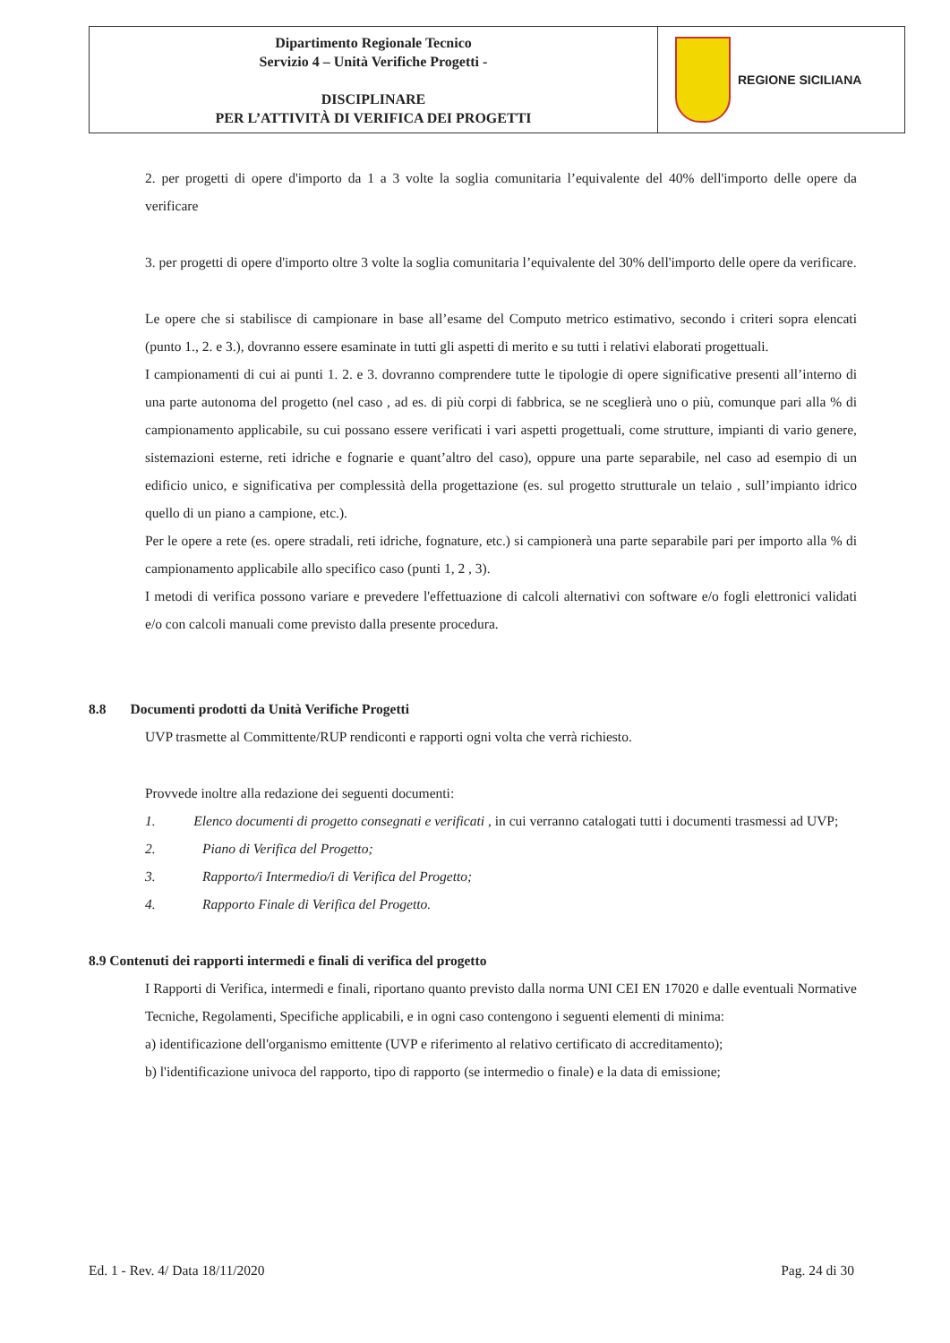| Dipartimento Regionale Tecnico Servizio 4 – Unità Verifiche Progetti - DISCIPLINARE PER L’ATTIVITÀ DI VERIFICA DEI PROGETTI | REGIONE SICILIANA |
2. per progetti di opere d'importo da 1 a 3 volte la soglia comunitaria l’equivalente del 40% dell'importo delle opere da verificare
3. per progetti di opere d'importo oltre 3 volte la soglia comunitaria l’equivalente del 30% dell'importo delle opere da verificare.
Le opere che si stabilisce di campionare in base all’esame del Computo metrico estimativo, secondo i criteri sopra elencati (punto 1., 2. e 3.), dovranno essere esaminate in tutti gli aspetti di merito e su tutti i relativi elaborati progettuali.
I campionamenti di cui ai punti 1. 2. e 3. dovranno comprendere tutte le tipologie di opere significative presenti all’interno di una parte autonoma del progetto (nel caso , ad es. di più corpi di fabbrica, se ne sceglierà uno o più, comunque pari alla % di campionamento applicabile, su cui possano essere verificati i vari aspetti progettuali, come strutture, impianti di vario genere, sistemazioni esterne, reti idriche e fognarie e quant’altro del caso), oppure una parte separabile, nel caso ad esempio di un edificio unico, e significativa per complessità della progettazione (es. sul progetto strutturale un telaio , sull’impianto idrico quello di un piano a campione, etc.).
Per le opere a rete (es. opere stradali, reti idriche, fognature, etc.) si campionerà una parte separabile pari per importo alla % di campionamento applicabile allo specifico caso (punti 1, 2 , 3).
I metodi di verifica possono variare e prevedere l'effettuazione di calcoli alternativi con software e/o fogli elettronici validati e/o con calcoli manuali come previsto dalla presente procedura.
8.8 Documenti prodotti da Unità Verifiche Progetti
UVP trasmette al Committente/RUP rendiconti e rapporti ogni volta che verrà richiesto.
Provvede inoltre alla redazione dei seguenti documenti:
1. Elenco documenti di progetto consegnati e verificati , in cui verranno catalogati tutti i documenti trasmessi ad UVP;
2. Piano di Verifica del Progetto;
3. Rapporto/i Intermedio/i di Verifica del Progetto;
4. Rapporto Finale di Verifica del Progetto.
8.9 Contenuti dei rapporti intermedi e finali di verifica del progetto
I Rapporti di Verifica, intermedi e finali, riportano quanto previsto dalla norma UNI CEI EN 17020 e dalle eventuali Normative Tecniche, Regolamenti, Specifiche applicabili, e in ogni caso contengono i seguenti elementi di minima:
a) identificazione dell'organismo emittente (UVP e riferimento al relativo certificato di accreditamento);
b) l'identificazione univoca del rapporto, tipo di rapporto (se intermedio o finale) e la data di emissione;
Ed. 1 - Rev. 4/ Data 18/11/2020 Pag. 24 di 30